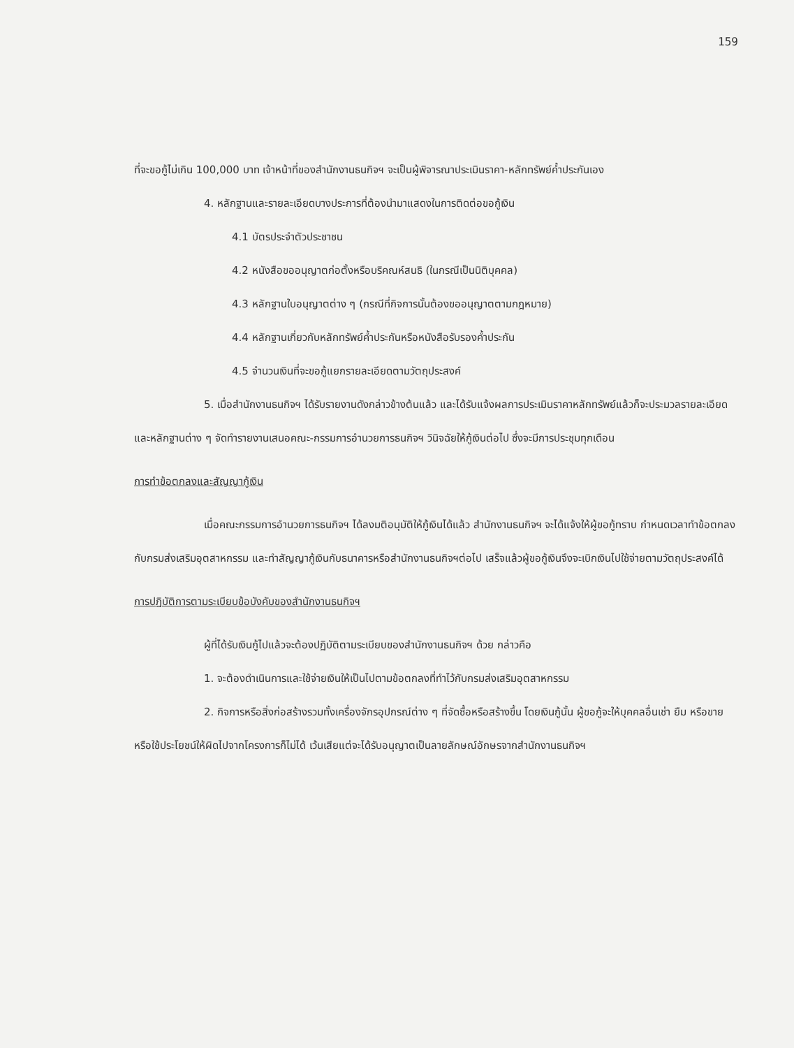159
ที่จะขอกู้ไม่เกิน 100,000 บาท เจ้าหน้าที่ของสำนักงานธนกิจฯ จะเป็นผู้พิจารณาประเมินราคา-หลักทรัพย์ค้ำประกันเอง
4. หลักฐานและรายละเอียดบางประการที่ต้องนำมาแสดงในการติดต่อขอกู้เงิน
4.1 บัตรประจำตัวประชาชน
4.2 หนังสือขออนุญาตก่อตั้งหรือบริคณห์สนธิ (ในกรณีเป็นนิติบุคคล)
4.3 หลักฐานใบอนุญาตต่าง ๆ (กรณีที่กิจการนั้นต้องขออนุญาตตามกฎหมาย)
4.4 หลักฐานเกี่ยวกับหลักทรัพย์ค้ำประกันหรือหนังสือรับรองค้ำประกัน
4.5 จำนวนเงินที่จะขอกู้แยกรายละเอียดตามวัตถุประสงค์
5. เมื่อสำนักงานธนกิจฯ ได้รับรายงานดังกล่าวข้างต้นแล้ว และได้รับแจ้งผลการประเมินราคาหลักทรัพย์แล้วก็จะประมวลรายละเอียดและหลักฐานต่าง ๆ จัดทำรายงานเสนอคณะ-กรรมการอำนวยการธนกิจฯ วินิจฉัยให้กู้เงินต่อไป ซึ่งจะมีการประชุมทุกเดือน
การทำข้อตกลงและสัญญากู้เงิน
เมื่อคณะกรรมการอำนวยการธนกิจฯ ได้ลงมติอนุมัติให้กู้เงินได้แล้ว สำนักงานธนกิจฯ จะได้แจ้งให้ผู้ขอกู้ทราบ กำหนดเวลาทำข้อตกลงกับกรมส่งเสริมอุตสาหกรรม และทำสัญญากู้เงินกับธนาคารหรือสำนักงานธนกิจฯต่อไป เสร็จแล้วผู้ขอกู้เงินจึงจะเบิกเงินไปใช้จ่ายตามวัตถุประสงค์ได้
การปฏิบัติการตามระเบียบข้อบังคับของสำนักงานธนกิจฯ
ผู้ที่ได้รับเงินกู้ไปแล้วจะต้องปฏิบัติตามระเบียบของสำนักงานธนกิจฯ ด้วย กล่าวคือ
1. จะต้องดำเนินการและใช้จ่ายเงินให้เป็นไปตามข้อตกลงที่ทำไว้กับกรมส่งเสริมอุตสาหกรรม
2. กิจการหรือสิ่งก่อสร้างรวมทั้งเครื่องจักรอุปกรณ์ต่าง ๆ ที่จัดซื้อหรือสร้างขึ้น โดยเงินกู้นั้น ผู้ขอกู้จะให้บุคคลอื่นเช่า ยืม หรือขาย หรือใช้ประโยชน์ให้ผิดไปจากโครงการก็ไม่ได้ เว้นเสียแต่จะได้รับอนุญาตเป็นลายลักษณ์อักษรจากสำนักงานธนกิจฯ